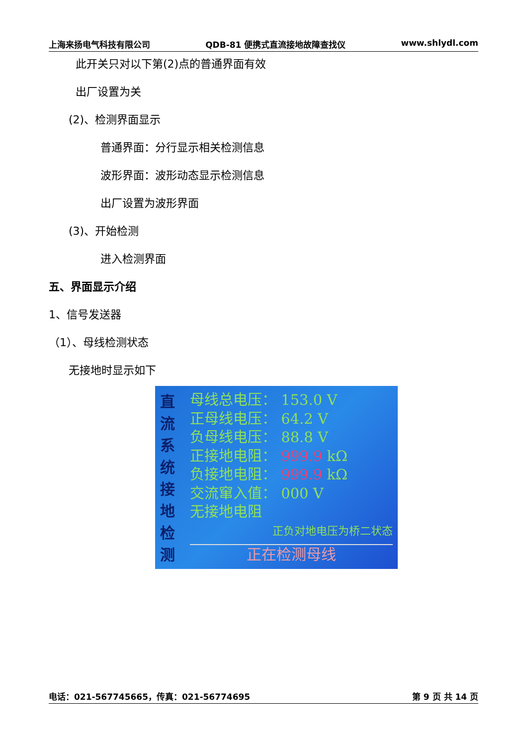上海来扬电气科技有限公司 QDB-81 便携式直流接地故障查找仪 www.shlydl.com
此开关只对以下第(2)点的普通界面有效
出厂设置为关
(2)、检测界面显示
普通界面：分行显示相关检测信息
波形界面：波形动态显示检测信息
出厂设置为波形界面
(3)、开始检测
进入检测界面
五、界面显示介绍
1、信号发送器
（1）、母线检测状态
无接地时显示如下
直
流
系
统
接
地
检
测
母线总电压： 153.0 V
正母线电压： 64.2 V
负母线电压： 88.8 V
正接地电阻： 999.9 kΩ
负接地电阻： 999.9 kΩ
交流窜入值： 000 V
无接地电阻
正负对地电压为桥二状态
正在检测母线
电话：021-567745665，传真：021-56774695 第 9 页 共 14 页